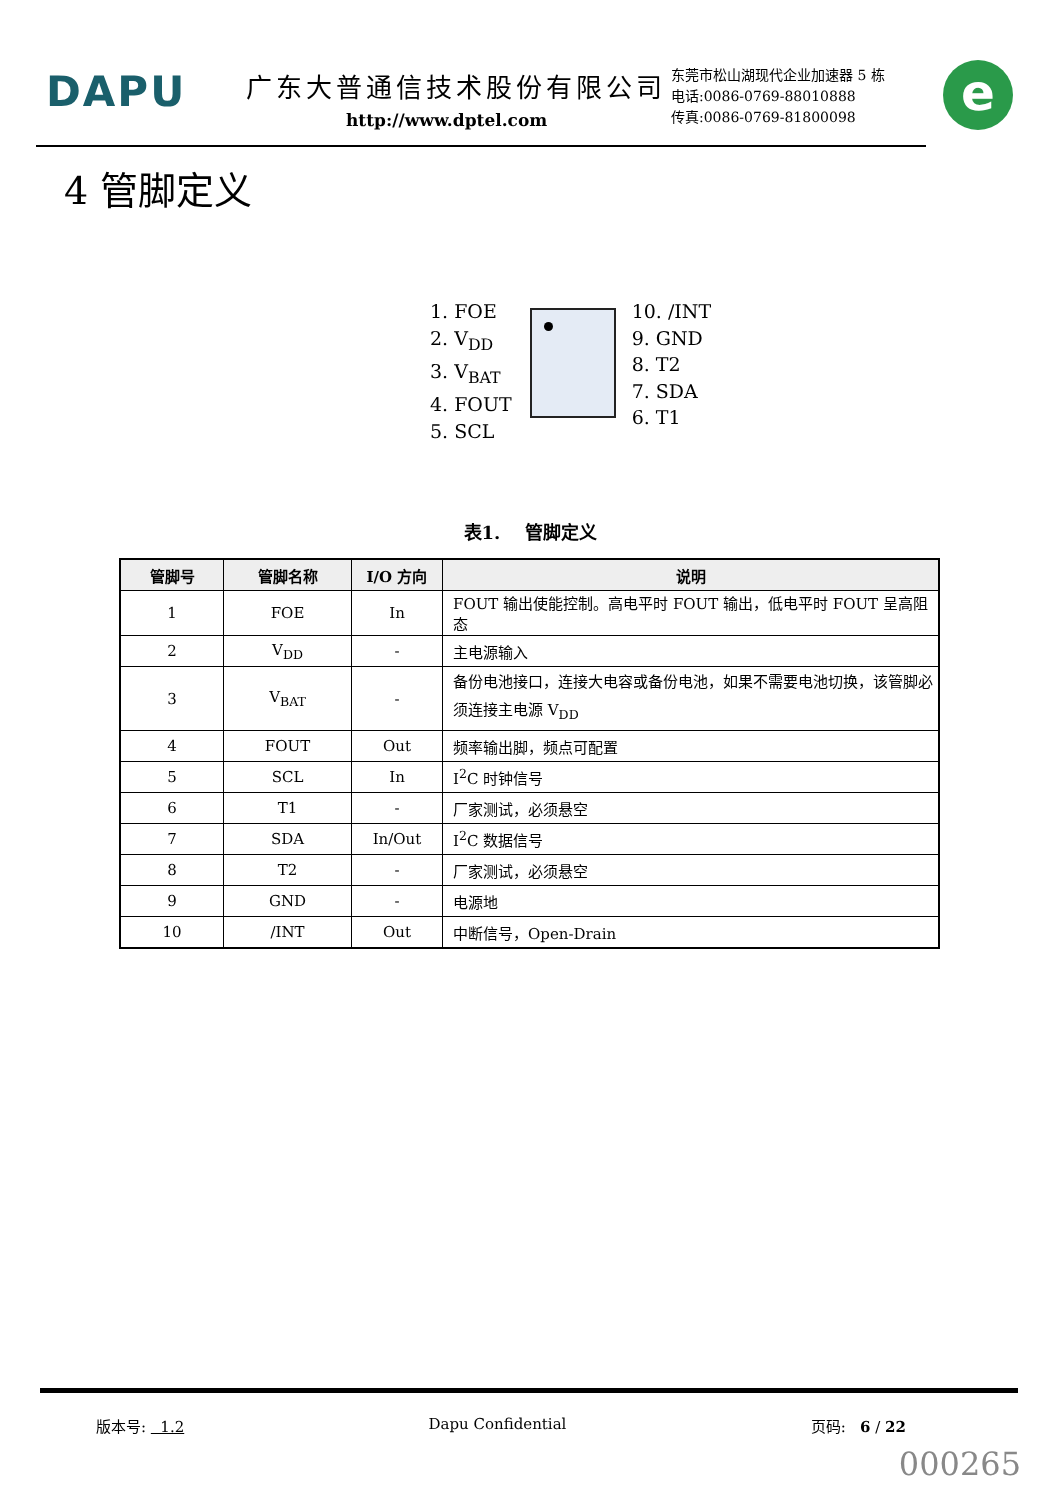DAPU 广东大普通信技术股份有限公司
http://www.dptel.com
东莞市松山湖现代企业加速器 5 栋
电话:0086-0769-88010888
传真:0086-0769-81800098
e
4 管脚定义
1. FOE
2. V<sub>DD</sub>
3. V<sub>BAT</sub>
4. FOUT
5. SCL
10. /INT
9. GND
8. T2
7. SDA
6. T1
表1. 管脚定义
| 管脚号 | 管脚名称 | I/O 方向 | 说明 |
| --- | --- | --- | --- |
| 1 | FOE | In | FOUT 输出使能控制。高电平时 FOUT 输出，低电平时 FOUT 呈高阻态 |
| 2 | V<sub>DD</sub> | - | 主电源输入 |
| 3 | V<sub>BAT</sub> | - | 备份电池接口，连接大电容或备份电池，如果不需要电池切换，该管脚必须连接主电源 V<sub>DD</sub> |
| 4 | FOUT | Out | 频率输出脚，频点可配置 |
| 5 | SCL | In | I<sup>2</sup>C 时钟信号 |
| 6 | T1 | - | 厂家测试，必须悬空 |
| 7 | SDA | In/Out | I<sup>2</sup>C 数据信号 |
| 8 | T2 | - | 厂家测试，必须悬空 |
| 9 | GND | - | 电源地 |
| 10 | /INT | Out | 中断信号，Open-Drain |
版本号: 1.2 Dapu Confidential 页码: 6 / 22
000265